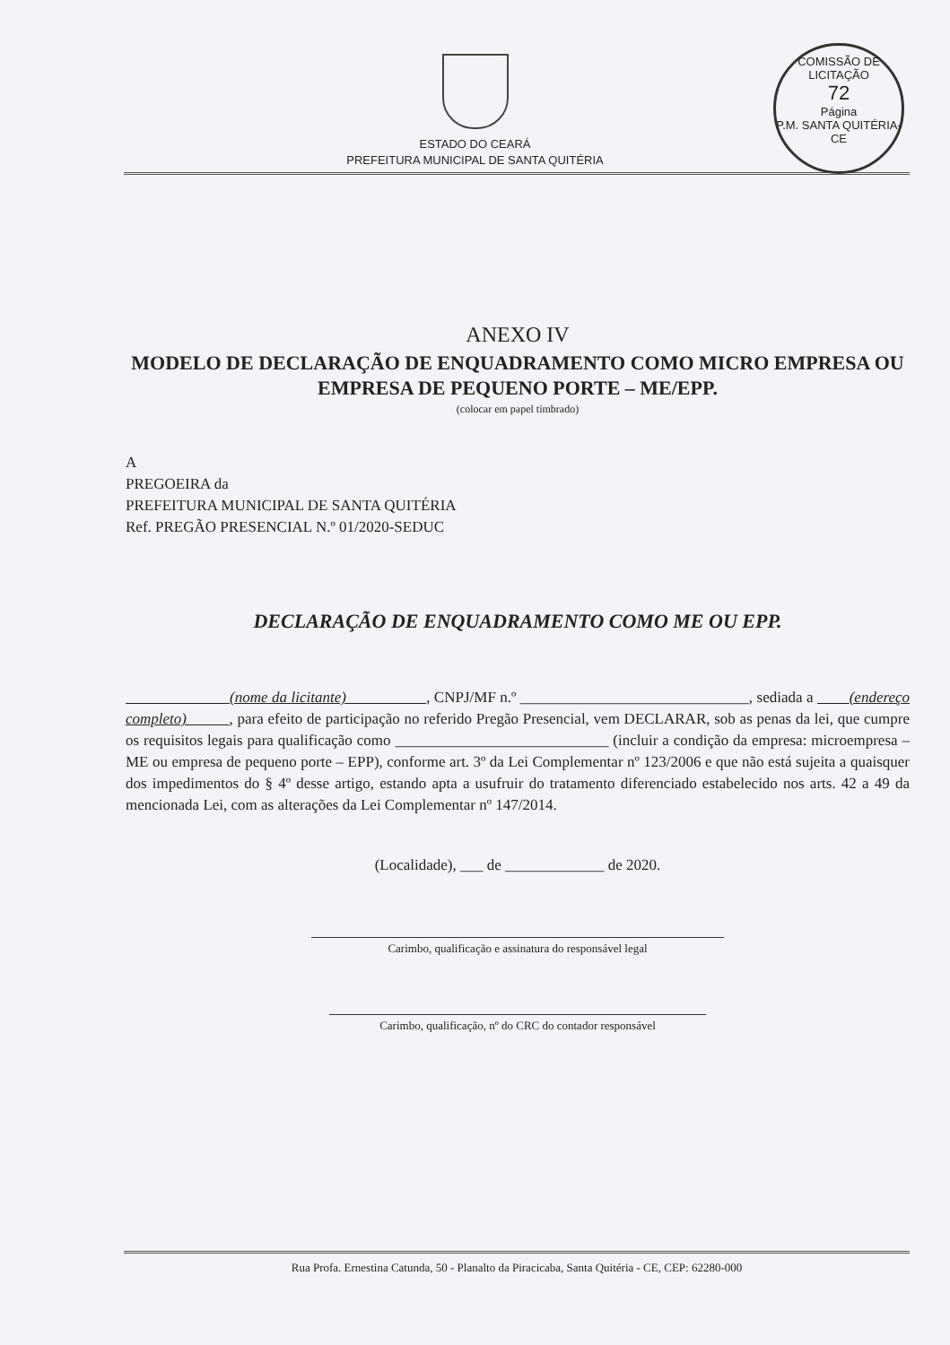COMISSÃO DE LICITAÇÃO
72
Página
P.M. SANTA QUITÉRIA-CE
ESTADO DO CEARÁ
PREFEITURA MUNICIPAL DE SANTA QUITÉRIA
ANEXO IV
MODELO DE DECLARAÇÃO DE ENQUADRAMENTO COMO MICRO EMPRESA OU EMPRESA DE PEQUENO PORTE – ME/EPP.
(colocar em papel timbrado)
A
PREGOEIRA da
PREFEITURA MUNICIPAL DE SANTA QUITÉRIA
Ref. PREGÃO PRESENCIAL N.º 01/2020-SEDUC
DECLARAÇÃO DE ENQUADRAMENTO COMO ME OU EPP.
(nome da licitante) , CNPJ/MF n.º ______________________________, sediada a (endereço completo) , para efeito de participação no referido Pregão Presencial, vem DECLARAR, sob as penas da lei, que cumpre os requisitos legais para qualificação como ____________________________ (incluir a condição da empresa: microempresa – ME ou empresa de pequeno porte – EPP), conforme art. 3º da Lei Complementar nº 123/2006 e que não está sujeita a quaisquer dos impedimentos do § 4º desse artigo, estando apta a usufruir do tratamento diferenciado estabelecido nos arts. 42 a 49 da mencionada Lei, com as alterações da Lei Complementar nº 147/2014.
(Localidade), ___ de _____________ de 2020.
Carimbo, qualificação e assinatura do responsável legal
Carimbo, qualificação, nº do CRC do contador responsável
Rua Profa. Ernestina Catunda, 50 - Planalto da Piracicaba, Santa Quitéria - CE, CEP: 62280-000